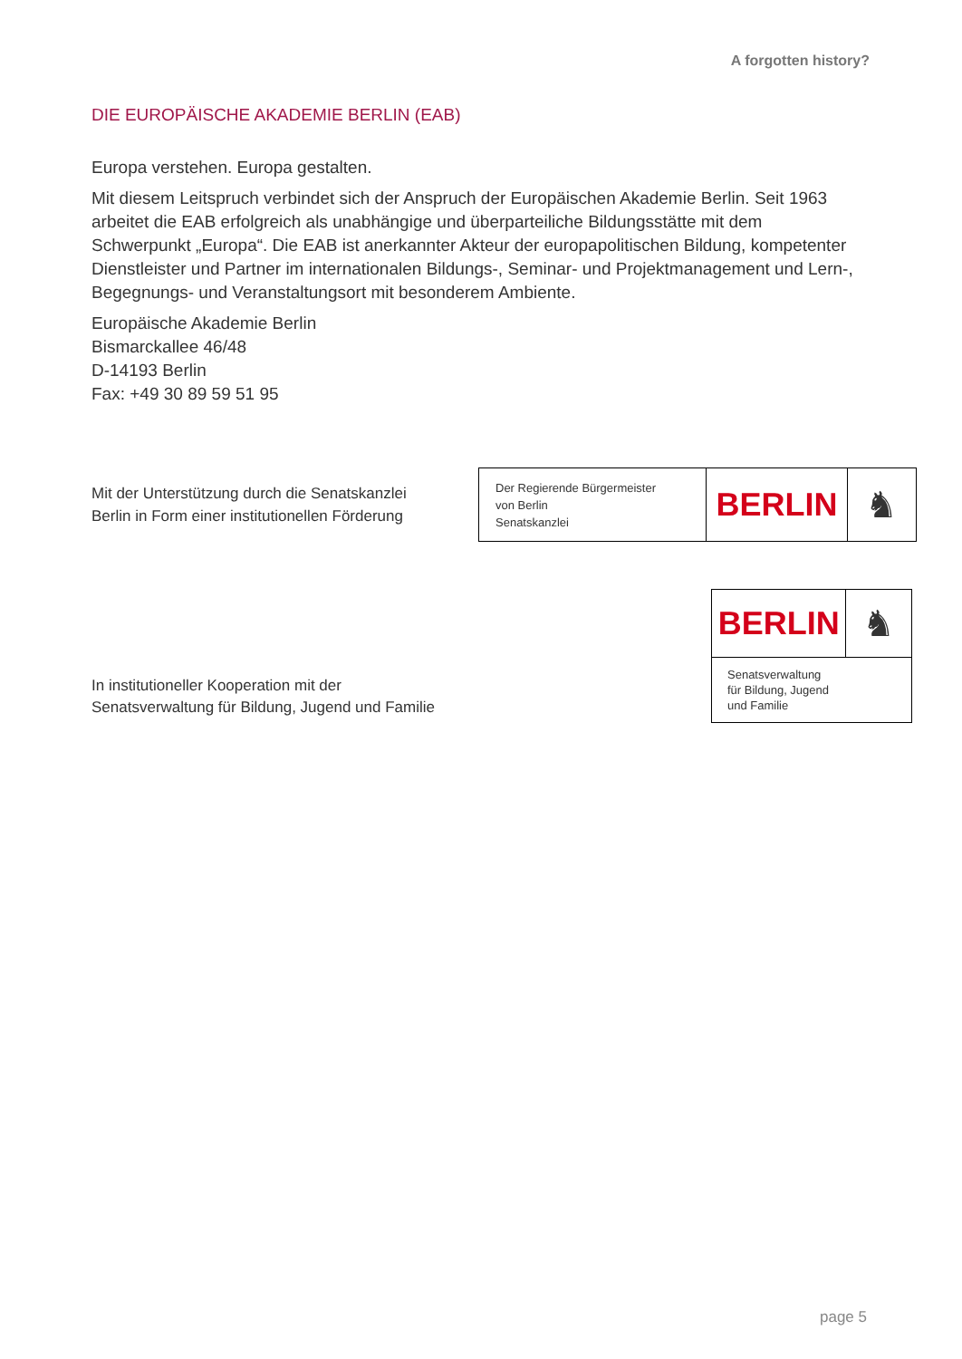A forgotten history?
DIE EUROPÄISCHE AKADEMIE BERLIN (EAB)
Europa verstehen. Europa gestalten.
Mit diesem Leitspruch verbindet sich der Anspruch der Europäischen Akademie Berlin. Seit 1963 arbeitet die EAB erfolgreich als unabhängige und überparteiliche Bildungsstätte mit dem Schwerpunkt „Europa“. Die EAB ist anerkannter Akteur der europapolitischen Bildung, kompetenter Dienstleister und Partner im internationalen Bildungs-, Seminar- und Projektmanagement und Lern-, Begegnungs- und Veranstaltungsort mit besonderem Ambiente.
Europäische Akademie Berlin
Bismarckallee 46/48
D-14193 Berlin
Fax: +49 30 89 59 51 95
Mit der Unterstützung durch die Senatskanzlei
Berlin in Form einer institutionellen Förderung
Der Regierende Bürgermeister
von Berlin
Senatskanzlei
BERLIN ♞
In institutioneller Kooperation mit der
Senatsverwaltung für Bildung, Jugend und Familie
BERLIN ♞
Senatsverwaltung
für Bildung, Jugend
und Familie
page 5